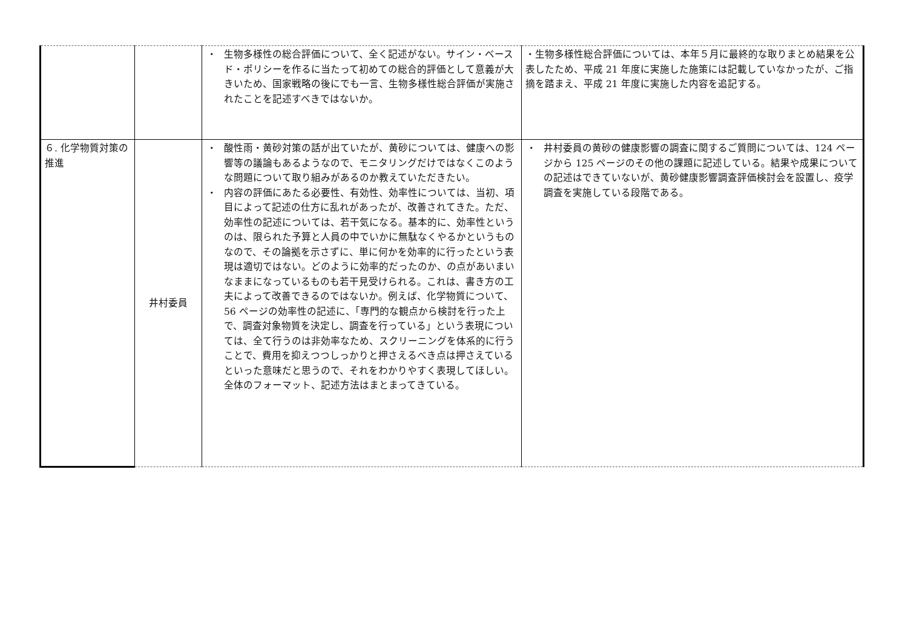| | | ・ 生物多様性の総合評価について、全く記述がない。サイン・ベースド・ポリシーを作るに当たって初めての総合的評価として意義が大きいため、国家戦略の後にでも一言、生物多様性総合評価が実施されたことを記述すべきではないか。 | ・生物多様性総合評価については、本年５月に最終的な取りまとめ結果を公表したため、平成 21 年度に実施した施策には記載していなかったが、ご指摘を踏まえ、平成 21 年度に実施した内容を追記する。 |
| ６. 化学物質対策の推進 | 井村委員 | ・ 酸性雨・黄砂対策の話が出ていたが、黄砂については、健康への影響等の議論もあるようなので、モニタリングだけではなくこのような問題について取り組みがあるのか教えていただきたい。 ・ 内容の評価にあたる必要性、有効性、効率性については、当初、項目によって記述の仕方に乱れがあったが、改善されてきた。ただ、効率性の記述については、若干気になる。基本的に、効率性というのは、限られた予算と人員の中でいかに無駄なくやるかというものなので、その論拠を示さずに、単に何かを効率的に行ったという表現は適切ではない。どのように効率的だったのか、の点があいまいなままになっているものも若干見受けられる。これは、書き方の工夫によって改善できるのではないか。例えば、化学物質について、56 ページの効率性の記述に、「専門的な観点から検討を行った上で、調査対象物質を決定し、調査を行っている」という表現については、全て行うのは非効率なため、スクリーニングを体系的に行うことで、費用を抑えつつしっかりと押さえるべき点は押さえているといった意味だと思うので、それをわかりやすく表現してほしい。全体のフォーマット、記述方法はまとまってきている。 | ・ 井村委員の黄砂の健康影響の調査に関するご質問については、124 ページから 125 ページのその他の課題に記述している。結果や成果についての記述はできていないが、黄砂健康影響調査評価検討会を設置し、疫学調査を実施している段階である。 |